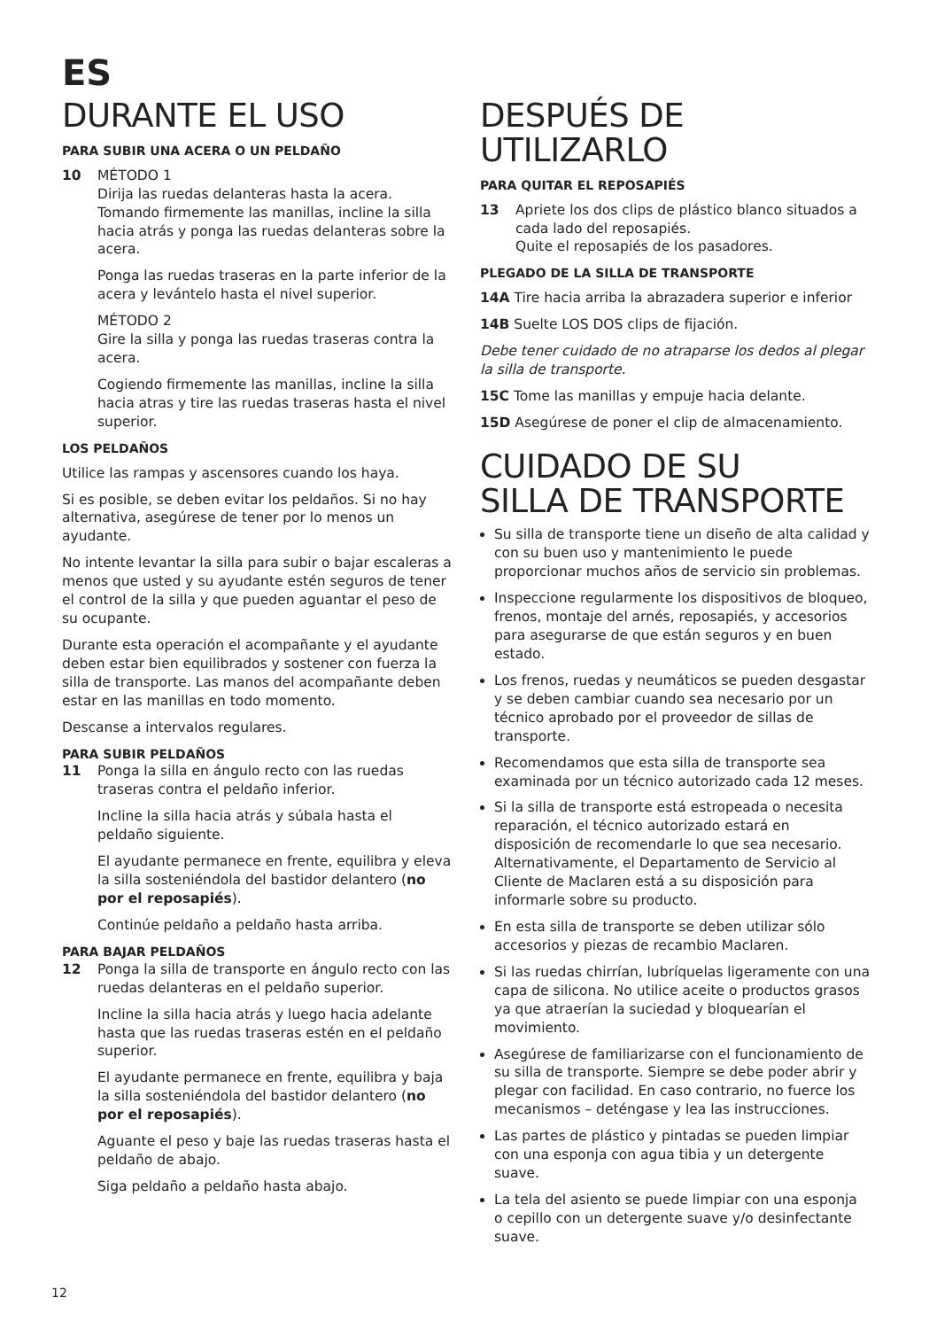ES
DURANTE EL USO
PARA SUBIR UNA ACERA O UN PELDAÑO
10 MÉTODO 1
Dirija las ruedas delanteras hasta la acera. Tomando firmemente las manillas, incline la silla hacia atrás y ponga las ruedas delanteras sobre la acera.
Ponga las ruedas traseras en la parte inferior de la acera y levántelo hasta el nivel superior.
MÉTODO 2
Gire la silla y ponga las ruedas traseras contra la acera.
Cogiendo firmemente las manillas, incline la silla hacia atras y tire las ruedas traseras hasta el nivel superior.
LOS PELDAÑOS
Utilice las rampas y ascensores cuando los haya.
Si es posible, se deben evitar los peldaños. Si no hay alternativa, asegúrese de tener por lo menos un ayudante.
No intente levantar la silla para subir o bajar escaleras a menos que usted y su ayudante estén seguros de tener el control de la silla y que pueden aguantar el peso de su ocupante.
Durante esta operación el acompañante y el ayudante deben estar bien equilibrados y sostener con fuerza la silla de transporte. Las manos del acompañante deben estar en las manillas en todo momento.
Descanse a intervalos regulares.
PARA SUBIR PELDAÑOS
11 Ponga la silla en ángulo recto con las ruedas traseras contra el peldaño inferior.
Incline la silla hacia atrás y súbala hasta el peldaño siguiente.
El ayudante permanece en frente, equilibra y eleva la silla sosteniéndola del bastidor delantero (no por el reposapiés).
Continúe peldaño a peldaño hasta arriba.
PARA BAJAR PELDAÑOS
12 Ponga la silla de transporte en ángulo recto con las ruedas delanteras en el peldaño superior.
Incline la silla hacia atrás y luego hacia adelante hasta que las ruedas traseras estén en el peldaño superior.
El ayudante permanece en frente, equilibra y baja la silla sosteniéndola del bastidor delantero (no por el reposapiés).
Aguante el peso y baje las ruedas traseras hasta el peldaño de abajo.
Siga peldaño a peldaño hasta abajo.
DESPUÉS DE UTILIZARLO
PARA QUITAR EL REPOSAPIÉS
13 Apriete los dos clips de plástico blanco situados a cada lado del reposapiés.
Quite el reposapiés de los pasadores.
PLEGADO DE LA SILLA DE TRANSPORTE
14A Tire hacia arriba la abrazadera superior e inferior
14B Suelte LOS DOS clips de fijación.
Debe tener cuidado de no atraparse los dedos al plegar la silla de transporte.
15C Tome las manillas y empuje hacia delante.
15D Asegúrese de poner el clip de almacenamiento.
CUIDADO DE SU
SILLA DE TRANSPORTE
Su silla de transporte tiene un diseño de alta calidad y con su buen uso y mantenimiento le puede proporcionar muchos años de servicio sin problemas.
Inspeccione regularmente los dispositivos de bloqueo, frenos, montaje del arnés, reposapiés, y accesorios para asegurarse de que están seguros y en buen estado.
Los frenos, ruedas y neumáticos se pueden desgastar y se deben cambiar cuando sea necesario por un técnico aprobado por el proveedor de sillas de transporte.
Recomendamos que esta silla de transporte sea examinada por un técnico autorizado cada 12 meses.
Si la silla de transporte está estropeada o necesita reparación, el técnico autorizado estará en disposición de recomendarle lo que sea necesario. Alternativamente, el Departamento de Servicio al Cliente de Maclaren está a su disposición para informarle sobre su producto.
En esta silla de transporte se deben utilizar sólo accesorios y piezas de recambio Maclaren.
Si las ruedas chirrían, lubríquelas ligeramente con una capa de silicona. No utilice aceite o productos grasos ya que atraerían la suciedad y bloquearían el movimiento.
Asegúrese de familiarizarse con el funcionamiento de su silla de transporte. Siempre se debe poder abrir y plegar con facilidad. En caso contrario, no fuerce los mecanismos – deténgase y lea las instrucciones.
Las partes de plástico y pintadas se pueden limpiar con una esponja con agua tibia y un detergente suave.
La tela del asiento se puede limpiar con una esponja o cepillo con un detergente suave y/o desinfectante suave.
12